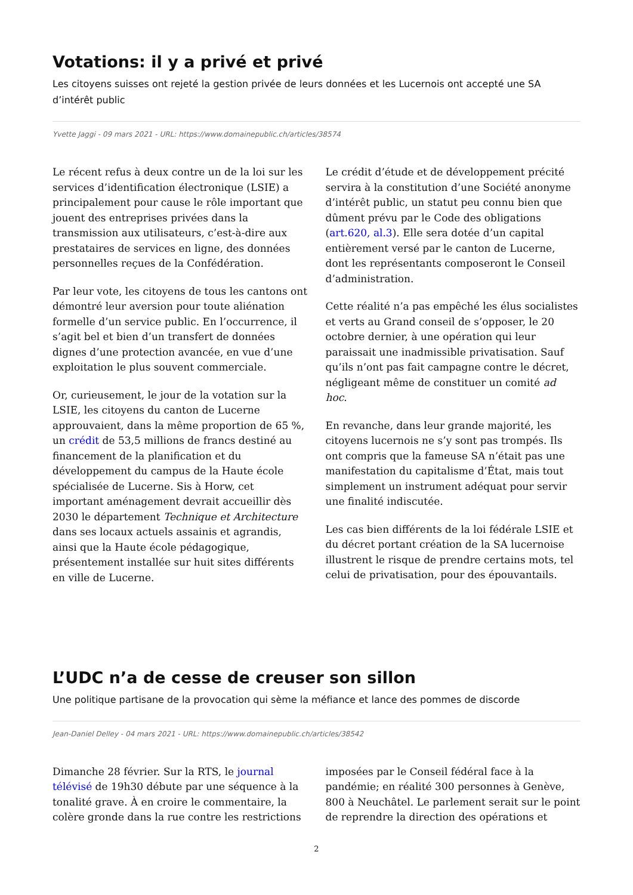Votations: il y a privé et privé
Les citoyens suisses ont rejeté la gestion privée de leurs données et les Lucernois ont accepté une SA d’intérêt public
Yvette Jaggi - 09 mars 2021 - URL: https://www.domainepublic.ch/articles/38574
Le récent refus à deux contre un de la loi sur les services d’identification électronique (LSIE) a principalement pour cause le rôle important que jouent des entreprises privées dans la transmission aux utilisateurs, c’est-à-dire aux prestataires de services en ligne, des données personnelles reçues de la Confédération.
Par leur vote, les citoyens de tous les cantons ont démontré leur aversion pour toute aliénation formelle d’un service public. En l’occurrence, il s’agit bel et bien d’un transfert de données dignes d’une protection avancée, en vue d’une exploitation le plus souvent commerciale.
Or, curieusement, le jour de la votation sur la LSIE, les citoyens du canton de Lucerne approuvaient, dans la même proportion de 65 %, un crédit de 53,5 millions de francs destiné au financement de la planification et du développement du campus de la Haute école spécialisée de Lucerne. Sis à Horw, cet important aménagement devrait accueillir dès 2030 le département Technique et Architecture dans ses locaux actuels assainis et agrandis, ainsi que la Haute école pédagogique, présentement installée sur huit sites différents en ville de Lucerne.
Le crédit d’étude et de développement précité servira à la constitution d’une Société anonyme d’intérêt public, un statut peu connu bien que dûment prévu par le Code des obligations (art.620, al.3). Elle sera dotée d’un capital entièrement versé par le canton de Lucerne, dont les représentants composeront le Conseil d’administration.
Cette réalité n’a pas empêché les élus socialistes et verts au Grand conseil de s’opposer, le 20 octobre dernier, à une opération qui leur paraissait une inadmissible privatisation. Sauf qu’ils n’ont pas fait campagne contre le décret, négligeant même de constituer un comité ad hoc.
En revanche, dans leur grande majorité, les citoyens lucernois ne s’y sont pas trompés. Ils ont compris que la fameuse SA n’était pas une manifestation du capitalisme d’État, mais tout simplement un instrument adéquat pour servir une finalité indiscutée.
Les cas bien différents de la loi fédérale LSIE et du décret portant création de la SA lucernoise illustrent le risque de prendre certains mots, tel celui de privatisation, pour des épouvantails.
L’UDC n’a de cesse de creuser son sillon
Une politique partisane de la provocation qui sème la méfiance et lance des pommes de discorde
Jean-Daniel Delley - 04 mars 2021 - URL: https://www.domainepublic.ch/articles/38542
Dimanche 28 février. Sur la RTS, le journal télévisé de 19h30 débute par une séquence à la tonalité grave. À en croire le commentaire, la colère gronde dans la rue contre les restrictions imposées par le Conseil fédéral face à la pandémie; en réalité 300 personnes à Genève, 800 à Neuchâtel. Le parlement serait sur le point de reprendre la direction des opérations et
2